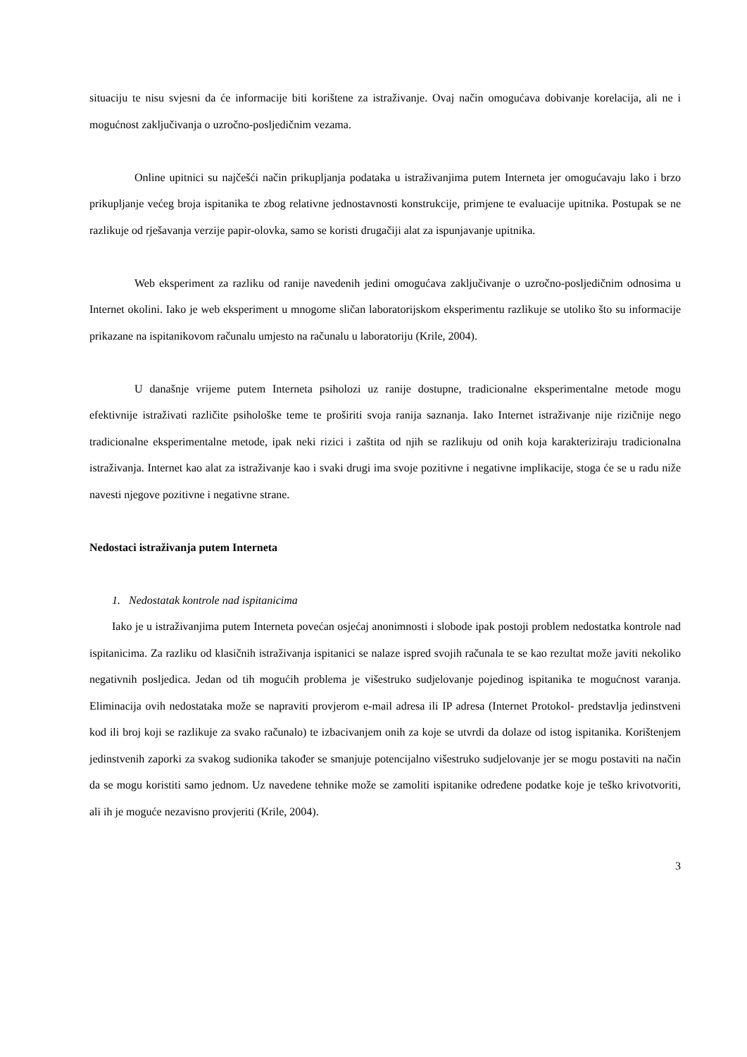situaciju te nisu svjesni da će informacije biti korištene za istraživanje. Ovaj način omogućava dobivanje korelacija, ali ne i mogućnost zaključivanja o uzročno-posljedičnim vezama.
Online upitnici su najčešći način prikupljanja podataka u istraživanjima putem Interneta jer omogućavaju lako i brzo prikupljanje većeg broja ispitanika te zbog relativne jednostavnosti konstrukcije, primjene te evaluacije upitnika. Postupak se ne razlikuje od rješavanja verzije papir-olovka, samo se koristi drugačiji alat za ispunjavanje upitnika.
Web eksperiment za razliku od ranije navedenih jedini omogućava zaključivanje o uzročno-posljedičnim odnosima u Internet okolini. Iako je web eksperiment u mnogome sličan laboratorijskom eksperimentu razlikuje se utoliko što su informacije prikazane na ispitanikovom računalu umjesto na računalu u laboratoriju (Krile, 2004).
U današnje vrijeme putem Interneta psiholozi uz ranije dostupne, tradicionalne eksperimentalne metode mogu efektivnije istraživati različite psihološke teme te proširiti svoja ranija saznanja. Iako Internet istraživanje nije rizičnije nego tradicionalne eksperimentalne metode, ipak neki rizici i zaštita od njih se razlikuju od onih koja karakteriziraju tradicionalna istraživanja. Internet kao alat za istraživanje kao i svaki drugi ima svoje pozitivne i negativne implikacije, stoga će se u radu niže navesti njegove pozitivne i negativne strane.
Nedostaci istraživanja putem Interneta
1. Nedostatak kontrole nad ispitanicima
Iako je u istraživanjima putem Interneta povećan osjećaj anonimnosti i slobode ipak postoji problem nedostatka kontrole nad ispitanicima. Za razliku od klasičnih istraživanja ispitanici se nalaze ispred svojih računala te se kao rezultat može javiti nekoliko negativnih posljedica. Jedan od tih mogućih problema je višestruko sudjelovanje pojedinog ispitanika te mogućnost varanja. Eliminacija ovih nedostataka može se napraviti provjerom e-mail adresa ili IP adresa (Internet Protokol- predstavlja jedinstveni kod ili broj koji se razlikuje za svako računalo) te izbacivanjem onih za koje se utvrdi da dolaze od istog ispitanika. Korištenjem jedinstvenih zaporki za svakog sudionika također se smanjuje potencijalno višestruko sudjelovanje jer se mogu postaviti na način da se mogu koristiti samo jednom. Uz navedene tehnike može se zamoliti ispitanike određene podatke koje je teško krivotvoriti, ali ih je moguće nezavisno provjeriti (Krile, 2004).
3